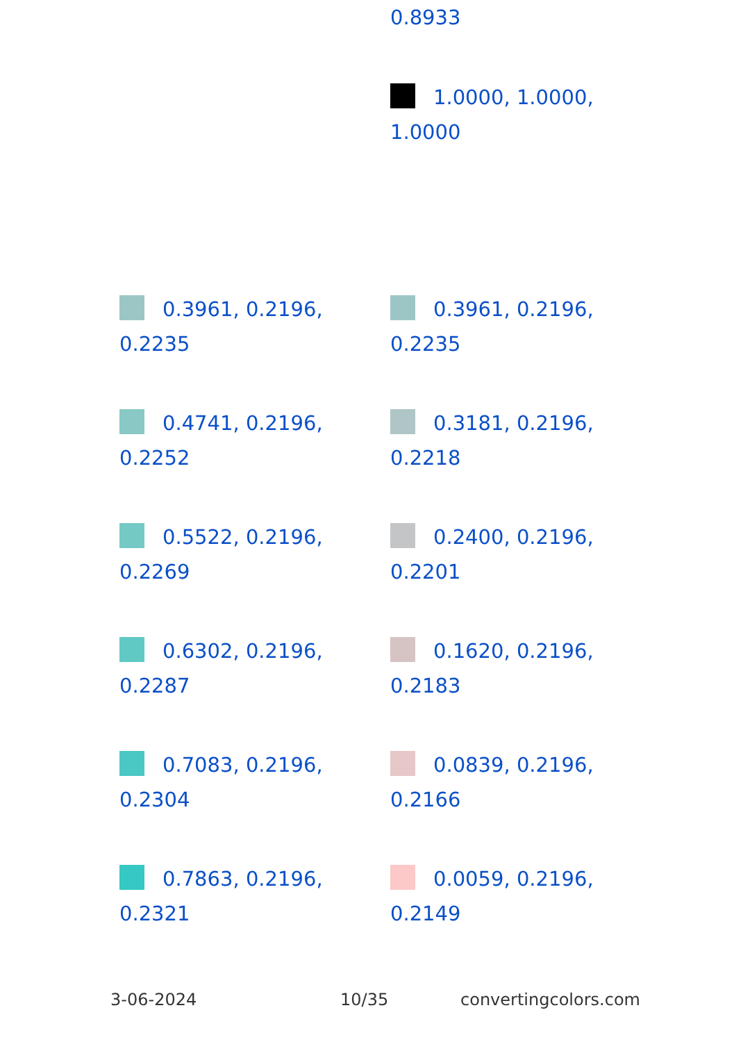0.8933
1.0000, 1.0000, 1.0000
0.3961, 0.2196, 0.2235
0.3961, 0.2196, 0.2235
0.4741, 0.2196, 0.2252
0.3181, 0.2196, 0.2218
0.5522, 0.2196, 0.2269
0.2400, 0.2196, 0.2201
0.6302, 0.2196, 0.2287
0.1620, 0.2196, 0.2183
0.7083, 0.2196, 0.2304
0.0839, 0.2196, 0.2166
0.7863, 0.2196, 0.2321
0.0059, 0.2196, 0.2149
3-06-2024 10/35 convertingcolors.com